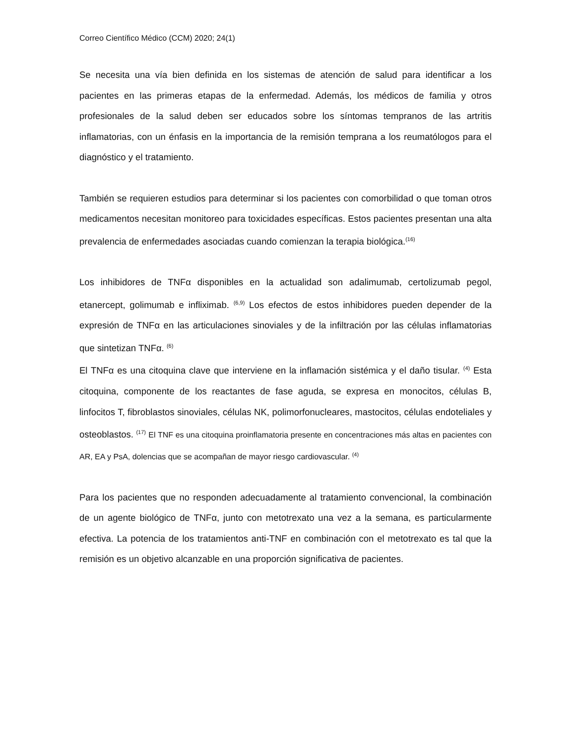Correo Científico Médico (CCM) 2020; 24(1)
Se necesita una vía bien definida en los sistemas de atención de salud para identificar a los pacientes en las primeras etapas de la enfermedad. Además, los médicos de familia y otros profesionales de la salud deben ser educados sobre los síntomas tempranos de las artritis inflamatorias, con un énfasis en la importancia de la remisión temprana a los reumatólogos para el diagnóstico y el tratamiento.
También se requieren estudios para determinar si los pacientes con comorbilidad o que toman otros medicamentos necesitan monitoreo para toxicidades específicas. Estos pacientes presentan una alta prevalencia de enfermedades asociadas cuando comienzan la terapia biológica.<sup>(16)</sup>
Los inhibidores de TNFα disponibles en la actualidad son adalimumab, certolizumab pegol, etanercept, golimumab e infliximab. <sup>(6,9)</sup> Los efectos de estos inhibidores pueden depender de la expresión de TNFα en las articulaciones sinoviales y de la infiltración por las células inflamatorias que sintetizan TNFα. <sup>(6)</sup>
El TNFα es una citoquina clave que interviene en la inflamación sistémica y el daño tisular. <sup>(4)</sup> Esta citoquina, componente de los reactantes de fase aguda, se expresa en monocitos, células B, linfocitos T, fibroblastos sinoviales, células NK, polimorfonucleares, mastocitos, células endoteliales y osteoblastos. <sup>(17)</sup> El TNF es una citoquina proinflamatoria presente en concentraciones más altas en pacientes con AR, EA y PsA, dolencias que se acompañan de mayor riesgo cardiovascular. <sup>(4)</sup>
Para los pacientes que no responden adecuadamente al tratamiento convencional, la combinación de un agente biológico de TNFα, junto con metotrexato una vez a la semana, es particularmente efectiva. La potencia de los tratamientos anti-TNF en combinación con el metotrexato es tal que la remisión es un objetivo alcanzable en una proporción significativa de pacientes.